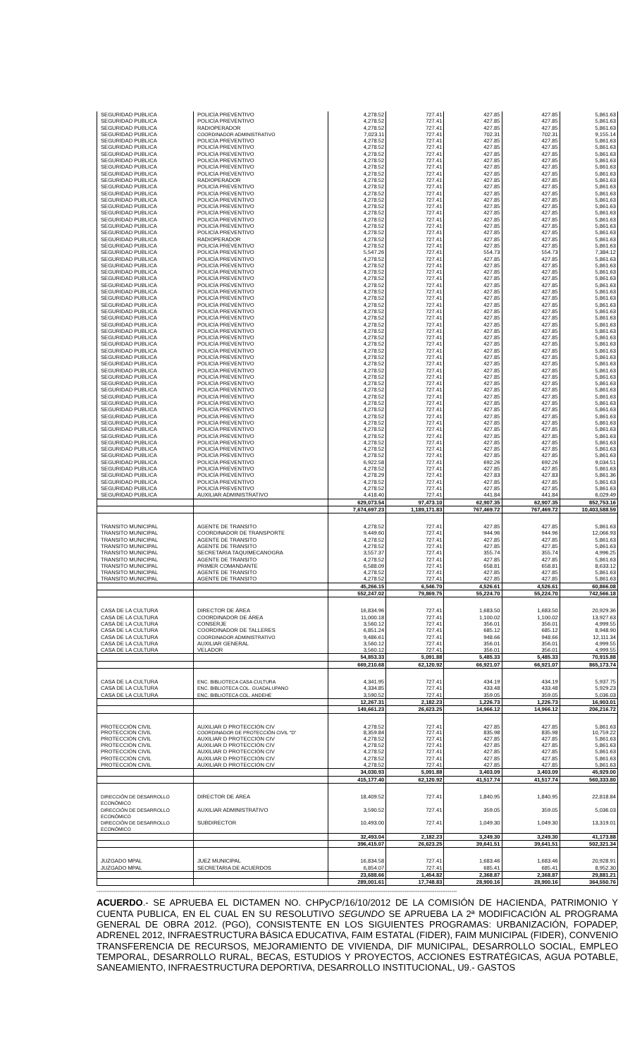| SEGURIDAD PUBLICA | POLICÍA PREVENTIVO | 4,278.52 | 727.41 | 427.85 | 427.85 | 5,861.63 |
| SEGURIDAD PUBLICA | POLICÍA PREVENTIVO | 4,278.52 | 727.41 | 427.85 | 427.85 | 5,861.63 |
| SEGURIDAD PUBLICA | RADIOPERADOR | 4,278.52 | 727.41 | 427.85 | 427.85 | 5,861.63 |
| SEGURIDAD PUBLICA | COORDINADOR ADMINISTRATIVO | 7,023.11 | 727.41 | 702.31 | 702.31 | 9,155.14 |
| SEGURIDAD PUBLICA | POLICÍA PREVENTIVO | 4,278.52 | 727.41 | 427.85 | 427.85 | 5,861.63 |
| SEGURIDAD PUBLICA | POLICÍA PREVENTIVO | 4,278.52 | 727.41 | 427.85 | 427.85 | 5,861.63 |
| SEGURIDAD PUBLICA | POLICÍA PREVENTIVO | 4,278.52 | 727.41 | 427.85 | 427.85 | 5,861.63 |
| SEGURIDAD PUBLICA | POLICÍA PREVENTIVO | 4,278.52 | 727.41 | 427.85 | 427.85 | 5,861.63 |
| SEGURIDAD PUBLICA | POLICÍA PREVENTIVO | 4,278.52 | 727.41 | 427.85 | 427.85 | 5,861.63 |
| SEGURIDAD PUBLICA | POLICÍA PREVENTIVO | 4,278.52 | 727.41 | 427.85 | 427.85 | 5,861.63 |
| SEGURIDAD PUBLICA | RADIOPERADOR | 4,278.52 | 727.41 | 427.85 | 427.85 | 5,861.63 |
| SEGURIDAD PUBLICA | POLICÍA PREVENTIVO | 4,278.52 | 727.41 | 427.85 | 427.85 | 5,861.63 |
| SEGURIDAD PUBLICA | POLICÍA PREVENTIVO | 4,278.52 | 727.41 | 427.85 | 427.85 | 5,861.63 |
| SEGURIDAD PUBLICA | POLICÍA PREVENTIVO | 4,278.52 | 727.41 | 427.85 | 427.85 | 5,861.63 |
| SEGURIDAD PUBLICA | POLICÍA PREVENTIVO | 4,278.52 | 727.41 | 427.85 | 427.85 | 5,861.63 |
| SEGURIDAD PUBLICA | POLICÍA PREVENTIVO | 4,278.52 | 727.41 | 427.85 | 427.85 | 5,861.63 |
| SEGURIDAD PUBLICA | POLICÍA PREVENTIVO | 4,278.52 | 727.41 | 427.85 | 427.85 | 5,861.63 |
| SEGURIDAD PUBLICA | POLICÍA PREVENTIVO | 4,278.52 | 727.41 | 427.85 | 427.85 | 5,861.63 |
| SEGURIDAD PUBLICA | POLICÍA PREVENTIVO | 4,278.52 | 727.41 | 427.85 | 427.85 | 5,861.63 |
| SEGURIDAD PUBLICA | RADIOPERADOR | 4,278.52 | 727.41 | 427.85 | 427.85 | 5,861.63 |
| SEGURIDAD PUBLICA | POLICÍA PREVENTIVO | 4,278.52 | 727.41 | 427.85 | 427.85 | 5,861.63 |
| SEGURIDAD PUBLICA | POLICÍA PREVENTIVO | 5,547.26 | 727.41 | 554.73 | 554.73 | 7,384.12 |
| SEGURIDAD PUBLICA | POLICÍA PREVENTIVO | 4,278.52 | 727.41 | 427.85 | 427.85 | 5,861.63 |
| SEGURIDAD PUBLICA | POLICÍA PREVENTIVO | 4,278.52 | 727.41 | 427.85 | 427.85 | 5,861.63 |
| SEGURIDAD PUBLICA | POLICÍA PREVENTIVO | 4,278.52 | 727.41 | 427.85 | 427.85 | 5,861.63 |
| SEGURIDAD PUBLICA | POLICÍA PREVENTIVO | 4,278.52 | 727.41 | 427.85 | 427.85 | 5,861.63 |
| SEGURIDAD PUBLICA | POLICÍA PREVENTIVO | 4,278.52 | 727.41 | 427.85 | 427.85 | 5,861.63 |
| SEGURIDAD PUBLICA | POLICÍA PREVENTIVO | 4,278.52 | 727.41 | 427.85 | 427.85 | 5,861.63 |
| SEGURIDAD PUBLICA | POLICÍA PREVENTIVO | 4,278.52 | 727.41 | 427.85 | 427.85 | 5,861.63 |
| SEGURIDAD PUBLICA | POLICÍA PREVENTIVO | 4,278.52 | 727.41 | 427.85 | 427.85 | 5,861.63 |
| SEGURIDAD PUBLICA | POLICÍA PREVENTIVO | 4,278.52 | 727.41 | 427.85 | 427.85 | 5,861.63 |
| SEGURIDAD PUBLICA | POLICÍA PREVENTIVO | 4,278.52 | 727.41 | 427.85 | 427.85 | 5,861.63 |
| SEGURIDAD PUBLICA | POLICÍA PREVENTIVO | 4,278.52 | 727.41 | 427.85 | 427.85 | 5,861.63 |
| SEGURIDAD PUBLICA | POLICÍA PREVENTIVO | 4,278.52 | 727.41 | 427.85 | 427.85 | 5,861.63 |
| SEGURIDAD PUBLICA | POLICÍA PREVENTIVO | 4,278.52 | 727.41 | 427.85 | 427.85 | 5,861.63 |
| SEGURIDAD PUBLICA | POLICÍA PREVENTIVO | 4,278.52 | 727.41 | 427.85 | 427.85 | 5,861.63 |
| SEGURIDAD PUBLICA | POLICÍA PREVENTIVO | 4,278.52 | 727.41 | 427.85 | 427.85 | 5,861.63 |
| SEGURIDAD PUBLICA | POLICÍA PREVENTIVO | 4,278.52 | 727.41 | 427.85 | 427.85 | 5,861.63 |
| SEGURIDAD PUBLICA | POLICÍA PREVENTIVO | 4,278.52 | 727.41 | 427.85 | 427.85 | 5,861.63 |
| SEGURIDAD PUBLICA | POLICÍA PREVENTIVO | 4,278.52 | 727.41 | 427.85 | 427.85 | 5,861.63 |
| SEGURIDAD PUBLICA | POLICÍA PREVENTIVO | 4,278.52 | 727.41 | 427.85 | 427.85 | 5,861.63 |
| SEGURIDAD PUBLICA | POLICÍA PREVENTIVO | 4,278.52 | 727.41 | 427.85 | 427.85 | 5,861.63 |
| SEGURIDAD PUBLICA | POLICÍA PREVENTIVO | 4,278.52 | 727.41 | 427.85 | 427.85 | 5,861.63 |
| SEGURIDAD PUBLICA | POLICÍA PREVENTIVO | 4,278.52 | 727.41 | 427.85 | 427.85 | 5,861.63 |
| SEGURIDAD PUBLICA | POLICÍA PREVENTIVO | 4,278.52 | 727.41 | 427.85 | 427.85 | 5,861.63 |
| SEGURIDAD PUBLICA | POLICÍA PREVENTIVO | 4,278.52 | 727.41 | 427.85 | 427.85 | 5,861.63 |
| SEGURIDAD PUBLICA | POLICÍA PREVENTIVO | 4,278.52 | 727.41 | 427.85 | 427.85 | 5,861.63 |
| SEGURIDAD PUBLICA | POLICÍA PREVENTIVO | 4,278.52 | 727.41 | 427.85 | 427.85 | 5,861.63 |
| SEGURIDAD PUBLICA | POLICÍA PREVENTIVO | 4,278.52 | 727.41 | 427.85 | 427.85 | 5,861.63 |
| SEGURIDAD PUBLICA | POLICÍA PREVENTIVO | 4,278.52 | 727.41 | 427.85 | 427.85 | 5,861.63 |
| SEGURIDAD PUBLICA | POLICÍA PREVENTIVO | 4,278.52 | 727.41 | 427.85 | 427.85 | 5,861.63 |
| SEGURIDAD PUBLICA | POLICÍA PREVENTIVO | 4,278.52 | 727.41 | 427.85 | 427.85 | 5,861.63 |
| SEGURIDAD PUBLICA | POLICÍA PREVENTIVO | 4,278.52 | 727.41 | 427.85 | 427.85 | 5,861.63 |
| SEGURIDAD PUBLICA | POLICÍA PREVENTIVO | 6,922.58 | 727.41 | 692.26 | 692.26 | 9,034.51 |
| SEGURIDAD PUBLICA | POLICÍA PREVENTIVO | 4,278.52 | 727.41 | 427.85 | 427.85 | 5,861.63 |
| SEGURIDAD PUBLICA | POLICÍA PREVENTIVO | 4,278.29 | 727.41 | 427.83 | 427.83 | 5,861.36 |
| SEGURIDAD PUBLICA | POLICÍA PREVENTIVO | 4,278.52 | 727.41 | 427.85 | 427.85 | 5,861.63 |
| SEGURIDAD PUBLICA | POLICÍA PREVENTIVO | 4,278.52 | 727.41 | 427.85 | 427.85 | 5,861.63 |
| SEGURIDAD PUBLICA | AUXILIAR ADMINISTRATIVO | 4,418.40 | 727.41 | 441.84 | 441.84 | 6,029.49 |
| | | 629,073.54 | 97,473.10 | 62,907.35 | 62,907.35 | 852,753.16 |
| | | 7,674,697.23 | 1,189,171.83 | 767,469.72 | 767,469.72 | 10,403,588.59 |
| TRANSITO MUNICIPAL | AGENTE DE TRANSITO | 4,278.52 | 727.41 | 427.85 | 427.85 | 5,861.63 |
| TRANSITO MUNICIPAL | COORDINADOR DE TRANSPORTE | 9,449.60 | 727.41 | 944.96 | 944.96 | 12,066.93 |
| TRANSITO MUNICIPAL | AGENTE DE TRANSITO | 4,278.52 | 727.41 | 427.85 | 427.85 | 5,861.63 |
| TRANSITO MUNICIPAL | AGENTE DE TRANSITO | 4,278.52 | 727.41 | 427.85 | 427.85 | 5,861.63 |
| TRANSITO MUNICIPAL | SECRETARIA TAQUIMECANOGRA | 3,557.37 | 727.41 | 355.74 | 355.74 | 4,996.25 |
| TRANSITO MUNICIPAL | AGENTE DE TRANSITO | 4,278.52 | 727.41 | 427.85 | 427.85 | 5,861.63 |
| TRANSITO MUNICIPAL | PRIMER COMANDANTE | 6,588.09 | 727.41 | 658.81 | 658.81 | 8,633.12 |
| TRANSITO MUNICIPAL | AGENTE DE TRANSITO | 4,278.52 | 727.41 | 427.85 | 427.85 | 5,861.63 |
| TRANSITO MUNICIPAL | AGENTE DE TRANSITO | 4,278.52 | 727.41 | 427.85 | 427.85 | 5,861.63 |
| | | 45,266.15 | 6,546.70 | 4,526.61 | 4,526.61 | 60,866.08 |
| | | 552,247.02 | 79,869.75 | 55,224.70 | 55,224.70 | 742,566.18 |
| CASA DE LA CULTURA | DIRECTOR DE ÁREA | 16,834.96 | 727.41 | 1,683.50 | 1,683.50 | 20,929.36 |
| CASA DE LA CULTURA | COORDINADOR DE ÁREA | 11,000.18 | 727.41 | 1,100.02 | 1,100.02 | 13,927.63 |
| CASA DE LA CULTURA | CONSERJE | 3,560.12 | 727.41 | 356.01 | 356.01 | 4,999.55 |
| CASA DE LA CULTURA | COORDINADOR DE TALLERES | 6,851.24 | 727.41 | 685.12 | 685.12 | 8,948.90 |
| CASA DE LA CULTURA | COORDINADOR ADMINISTRATIVO | 9,486.61 | 727.41 | 948.66 | 948.66 | 12,111.34 |
| CASA DE LA CULTURA | AUXILIAR GENERAL | 3,560.12 | 727.41 | 356.01 | 356.01 | 4,999.55 |
| CASA DE LA CULTURA | VELADOR | 3,560.12 | 727.41 | 356.01 | 356.01 | 4,999.55 |
| | | 54,853.33 | 5,091.88 | 5,485.33 | 5,485.33 | 70,915.88 |
| | | 669,210.68 | 62,120.92 | 66,921.07 | 66,921.07 | 865,173.74 |
| CASA DE LA CULTURA | ENC. BIBLIOTECA CASA CULTURA | 4,341.95 | 727.41 | 434.19 | 434.19 | 5,937.75 |
| CASA DE LA CULTURA | ENC. BIBLIOTECA COL. GUADALUPANO | 4,334.85 | 727.41 | 433.48 | 433.48 | 5,929.23 |
| CASA DE LA CULTURA | ENC. BIBLIOTECA COL. ANDEHE | 3,590.52 | 727.41 | 359.05 | 359.05 | 5,036.03 |
| | | 12,267.31 | 2,182.23 | 1,226.73 | 1,226.73 | 16,903.01 |
| | | 149,661.23 | 26,623.25 | 14,966.12 | 14,966.12 | 206,216.72 |
| PROTECCIÓN CIVIL | AUXILIAR D PROTECCIÓN CIV | 4,278.52 | 727.41 | 427.85 | 427.85 | 5,861.63 |
| PROTECCIÓN CIVIL | COORDINADOR DE PROTECCIÓN CIVIL "D" | 8,359.84 | 727.41 | 835.98 | 835.98 | 10,759.22 |
| PROTECCIÓN CIVIL | AUXILIAR D PROTECCIÓN CIV | 4,278.52 | 727.41 | 427.85 | 427.85 | 5,861.63 |
| PROTECCIÓN CIVIL | AUXILIAR D PROTECCIÓN CIV | 4,278.52 | 727.41 | 427.85 | 427.85 | 5,861.63 |
| PROTECCIÓN CIVIL | AUXILIAR D PROTECCIÓN CIV | 4,278.52 | 727.41 | 427.85 | 427.85 | 5,861.63 |
| PROTECCIÓN CIVIL | AUXILIAR D PROTECCIÓN CIV | 4,278.52 | 727.41 | 427.85 | 427.85 | 5,861.63 |
| PROTECCIÓN CIVIL | AUXILIAR D PROTECCIÓN CIV | 4,278.52 | 727.41 | 427.85 | 427.85 | 5,861.63 |
| | | 34,030.93 | 5,091.88 | 3,403.09 | 3,403.09 | 45,929.00 |
| | | 415,177.40 | 62,120.92 | 41,517.74 | 41,517.74 | 560,333.80 |
| DIRECCIÓN DE DESARROLLO ECONÓMICO | DIRECTOR DE ÁREA | 18,409.52 | 727.41 | 1,840.95 | 1,840.95 | 22,818.84 |
| DIRECCIÓN DE DESARROLLO ECONÓMICO | AUXILIAR ADMINISTRATIVO | 3,590.52 | 727.41 | 359.05 | 359.05 | 5,036.03 |
| DIRECCIÓN DE DESARROLLO ECONÓMICO | SUBDIRECTOR | 10,493.00 | 727.41 | 1,049.30 | 1,049.30 | 13,319.01 |
| | | 32,493.04 | 2,182.23 | 3,249.30 | 3,249.30 | 41,173.88 |
| | | 396,415.07 | 26,623.25 | 39,641.51 | 39,641.51 | 502,321.34 |
| JUZGADO MPAL | JUEZ MUNICIPAL | 16,834.58 | 727.41 | 1,683.46 | 1,683.46 | 20,928.91 |
| JUZGADO MPAL | SECRETARIA DE ACUERDOS | 6,854.07 | 727.41 | 685.41 | 685.41 | 8,952.30 |
| | | 23,688.66 | 1,454.82 | 2,368.87 | 2,368.87 | 29,881.21 |
| | | 289,001.61 | 17,748.83 | 28,900.16 | 28,900.16 | 364,550.76 |
------------------------------------------------------------------------------------------------------------------------------------------------------------------------------------------------
ACUERDO.- SE APRUEBA EL DICTAMEN NO. CHPyCP/16/10/2012 DE LA COMISIÓN DE HACIENDA, PATRIMONIO Y CUENTA PUBLICA, EN EL CUAL EN SU RESOLUTIVO SEGUNDO SE APRUEBA LA 2ª MODIFICACIÓN AL PROGRAMA GENERAL DE OBRA 2012. (PGO), CONSISTENTE EN LOS SIGUIENTES PROGRAMAS: URBANIZACIÓN, FOPADEP, ADRENEL 2012, INFRAESTRUCTURA BÁSICA EDUCATIVA, FAIM ESTATAL (FIDER), FAIM MUNICIPAL (FIDER), CONVENIO TRANSFERENCIA DE RECURSOS, MEJORAMIENTO DE VIVIENDA, DIF MUNICIPAL, DESARROLLO SOCIAL, EMPLEO TEMPORAL, DESARROLLO RURAL, BECAS, ESTUDIOS Y PROYECTOS, ACCIONES ESTRATÉGICAS, AGUA POTABLE, SANEAMIENTO, INFRAESTRUCTURA DEPORTIVA, DESARROLLO INSTITUCIONAL, U9.- GASTOS